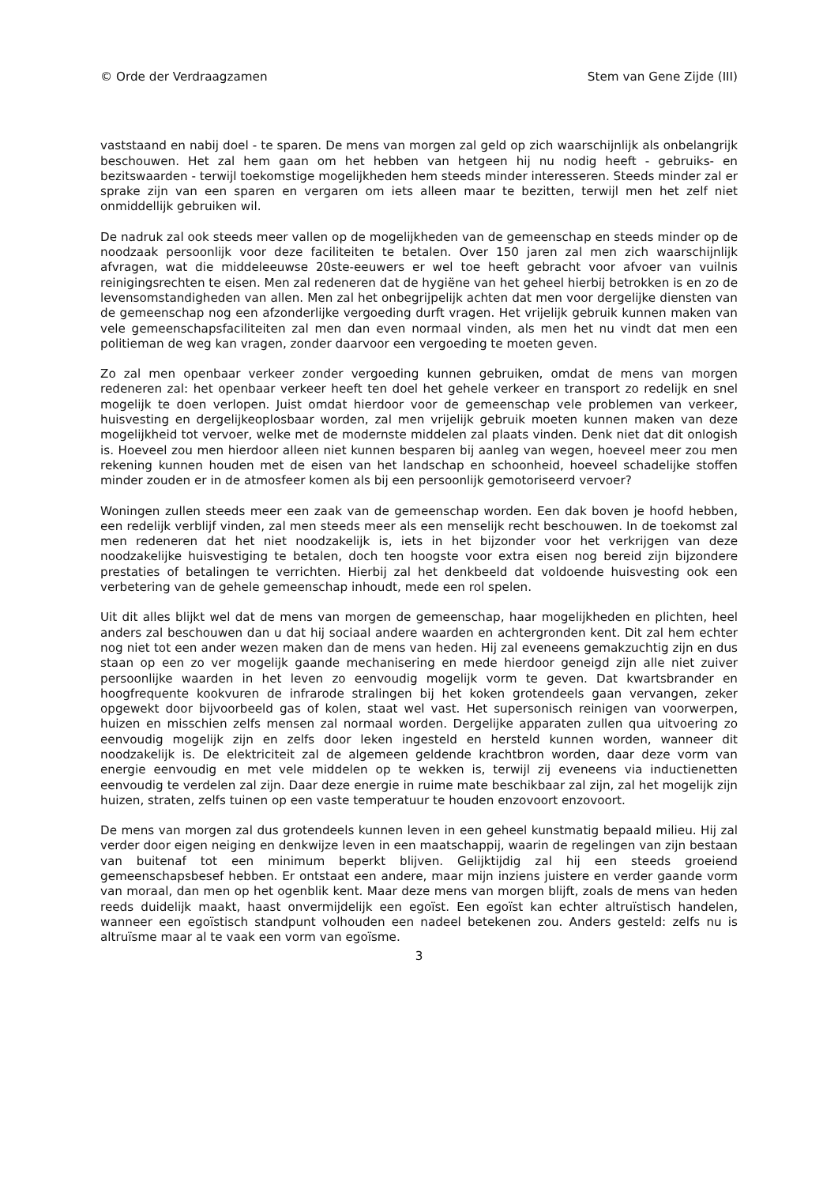© Orde der Verdraagzamen Stem van Gene Zijde (III)
vaststaand en nabij doel - te sparen. De mens van morgen zal geld op zich waarschijnlijk als onbelangrijk beschouwen. Het zal hem gaan om het hebben van hetgeen hij nu nodig heeft - gebruiks- en bezitswaarden - terwijl toekomstige mogelijkheden hem steeds minder interesseren. Steeds minder zal er sprake zijn van een sparen en vergaren om iets alleen maar te bezitten, terwijl men het zelf niet onmiddellijk gebruiken wil.
De nadruk zal ook steeds meer vallen op de mogelijkheden van de gemeenschap en steeds minder op de noodzaak persoonlijk voor deze faciliteiten te betalen. Over 150 jaren zal men zich waarschijnlijk afvragen, wat die middeleeuwse 20ste-eeuwers er wel toe heeft gebracht voor afvoer van vuilnis reinigingsrechten te eisen. Men zal redeneren dat de hygiëne van het geheel hierbij betrokken is en zo de levensomstandigheden van allen. Men zal het onbegrijpelijk achten dat men voor dergelijke diensten van de gemeenschap nog een afzonderlijke vergoeding durft vragen. Het vrijelijk gebruik kunnen maken van vele gemeenschapsfaciliteiten zal men dan even normaal vinden, als men het nu vindt dat men een politieman de weg kan vragen, zonder daarvoor een vergoeding te moeten geven.
Zo zal men openbaar verkeer zonder vergoeding kunnen gebruiken, omdat de mens van morgen redeneren zal: het openbaar verkeer heeft ten doel het gehele verkeer en transport zo redelijk en snel mogelijk te doen verlopen. Juist omdat hierdoor voor de gemeenschap vele problemen van verkeer, huisvesting en dergelijkeoplosbaar worden, zal men vrijelijk gebruik moeten kunnen maken van deze mogelijkheid tot vervoer, welke met de modernste middelen zal plaats vinden. Denk niet dat dit onlogish is. Hoeveel zou men hierdoor alleen niet kunnen besparen bij aanleg van wegen, hoeveel meer zou men rekening kunnen houden met de eisen van het landschap en schoonheid, hoeveel schadelijke stoffen minder zouden er in de atmosfeer komen als bij een persoonlijk gemotoriseerd vervoer?
Woningen zullen steeds meer een zaak van de gemeenschap worden. Een dak boven je hoofd hebben, een redelijk verblijf vinden, zal men steeds meer als een menselijk recht beschouwen. In de toekomst zal men redeneren dat het niet noodzakelijk is, iets in het bijzonder voor het verkrijgen van deze noodzakelijke huisvestiging te betalen, doch ten hoogste voor extra eisen nog bereid zijn bijzondere prestaties of betalingen te verrichten. Hierbij zal het denkbeeld dat voldoende huisvesting ook een verbetering van de gehele gemeenschap inhoudt, mede een rol spelen.
Uit dit alles blijkt wel dat de mens van morgen de gemeenschap, haar mogelijkheden en plichten, heel anders zal beschouwen dan u dat hij sociaal andere waarden en achtergronden kent. Dit zal hem echter nog niet tot een ander wezen maken dan de mens van heden. Hij zal eveneens gemakzuchtig zijn en dus staan op een zo ver mogelijk gaande mechanisering en mede hierdoor geneigd zijn alle niet zuiver persoonlijke waarden in het leven zo eenvoudig mogelijk vorm te geven. Dat kwartsbrander en hoogfrequente kookvuren de infrarode stralingen bij het koken grotendeels gaan vervangen, zeker opgewekt door bijvoorbeeld gas of kolen, staat wel vast. Het supersonisch reinigen van voorwerpen, huizen en misschien zelfs mensen zal normaal worden. Dergelijke apparaten zullen qua uitvoering zo eenvoudig mogelijk zijn en zelfs door leken ingesteld en hersteld kunnen worden, wanneer dit noodzakelijk is. De elektriciteit zal de algemeen geldende krachtbron worden, daar deze vorm van energie eenvoudig en met vele middelen op te wekken is, terwijl zij eveneens via inductienetten eenvoudig te verdelen zal zijn. Daar deze energie in ruime mate beschikbaar zal zijn, zal het mogelijk zijn huizen, straten, zelfs tuinen op een vaste temperatuur te houden enzovoort enzovoort.
De mens van morgen zal dus grotendeels kunnen leven in een geheel kunstmatig bepaald milieu. Hij zal verder door eigen neiging en denkwijze leven in een maatschappij, waarin de regelingen van zijn bestaan van buitenaf tot een minimum beperkt blijven. Gelijktijdig zal hij een steeds groeiend gemeenschapsbesef hebben. Er ontstaat een andere, maar mijn inziens juistere en verder gaande vorm van moraal, dan men op het ogenblik kent. Maar deze mens van morgen blijft, zoals de mens van heden reeds duidelijk maakt, haast onvermijdelijk een egoïst. Een egoïst kan echter altruïstisch handelen, wanneer een egoïstisch standpunt volhouden een nadeel betekenen zou. Anders gesteld: zelfs nu is altruïsme maar al te vaak een vorm van egoïsme.
3